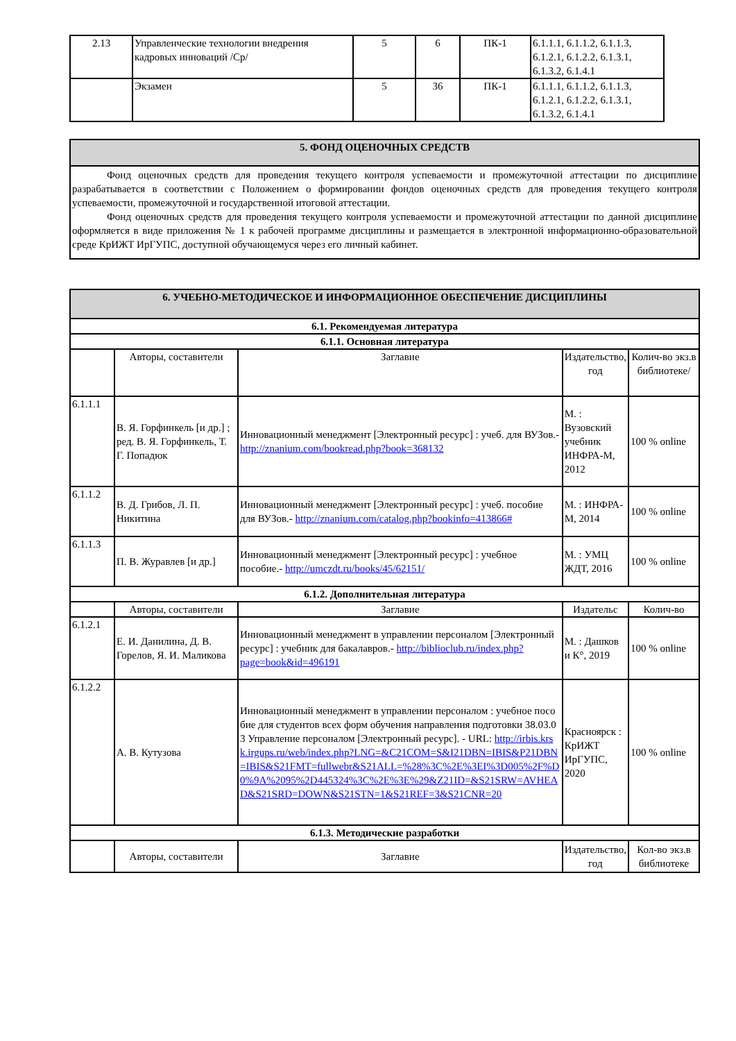| 2.13 | Управленческие технологии внедрения кадровых инноваций /Ср/ | 5 | 6 | ПК-1 | 6.1.1.1, 6.1.1.2, 6.1.1.3, 6.1.2.1, 6.1.2.2, 6.1.3.1, 6.1.3.2, 6.1.4.1 |
| | Экзамен | 5 | 36 | ПК-1 | 6.1.1.1, 6.1.1.2, 6.1.1.3, 6.1.2.1, 6.1.2.2, 6.1.3.1, 6.1.3.2, 6.1.4.1 |
| 5. ФОНД ОЦЕНОЧНЫХ СРЕДСТВ |
| --- |
| Фонд оценочных средств для проведения текущего контроля успеваемости и промежуточной аттестации по дисциплине разрабатывается в соответствии с Положением о формировании фондов оценочных средств для проведения текущего контроля успеваемости, промежуточной и государственной итоговой аттестации. Фонд оценочных средств для проведения текущего контроля успеваемости и промежуточной аттестации по данной дисциплине оформляется в виде приложения № 1 к рабочей программе дисциплины и размещается в электронной информационно-образовательной среде КрИЖТ ИрГУПС, доступной обучающемуся через его личный кабинет. |
| 6. УЧЕБНО-МЕТОДИЧЕСКОЕ И ИНФОРМАЦИОННОЕ ОБЕСПЕЧЕНИЕ ДИСЦИПЛИНЫ | | | | |
| --- | --- | --- | --- | --- |
| 6.1. Рекомендуемая литература | | | | |
| 6.1.1. Основная литература | | | | |
| | Авторы, составители | Заглавие | Издательство, год | Колич-во экз.в библиотеке/ |
| 6.1.1.1 | В. Я. Горфинкель [и др.] ; ред. В. Я. Горфинкель, Т. Г. Попадюк | Инновационный менеджмент [Электронный ресурс] : учеб. для ВУЗов.- http://znanium.com/bookread.php?book=368132 | М. : Вузовский учебник ИНФРА-М, 2012 | 100 % online |
| 6.1.1.2 | В. Д. Грибов, Л. П. Никитина | Инновационный менеджмент [Электронный ресурс] : учеб. пособие для ВУЗов.- http://znanium.com/catalog.php?bookinfo=413866# | М. : ИНФРА-М, 2014 | 100 % online |
| 6.1.1.3 | П. В. Журавлев [и др.] | Инновационный менеджмент [Электронный ресурс] : учебное пособие.- http://umczdt.ru/books/45/62151/ | М. : УМЦ ЖДТ, 2016 | 100 % online |
| 6.1.2. Дополнительная литература | | | | |
| | Авторы, составители | Заглавие | Издательс | Колич-во |
| 6.1.2.1 | Е. И. Данилина, Д. В. Горелов, Я. И. Маликова | Инновационный менеджмент в управлении персоналом [Электронный ресурс] : учебник для бакалавров.- http://biblioclub.ru/index.php?page=book&id=496191 | М. : Дашков и К°, 2019 | 100 % online |
| 6.1.2.2 | А. В. Кутузова | Инновационный менеджмент в управлении персоналом : учебное пособие для студентов всех форм обучения направления подготовки 38.03.03 Управление персоналом [Электронный ресурс]. - URL: http://irbis.krsk.irgups.ru/web/index.php?LNG=&C21COM=S&I21DBN=IBIS&P21DBN=IBIS&S21FMT=fullwebr&S21ALL=%28%3C%2E%3EI%3D005%2F%D0%9A%2095%2D445324%3C%2E%3E%29&Z21ID=&S21SRW=AVHEAD&S21SRD=DOWN&S21STN=1&S21REF=3&S21CNR=20 | Красноярск : КрИЖТ ИрГУПС, 2020 | 100 % online |
| 6.1.3. Методические разработки | | | | |
| | Авторы, составители | Заглавие | Издательство, год | Кол-во экз.в библиотеке |